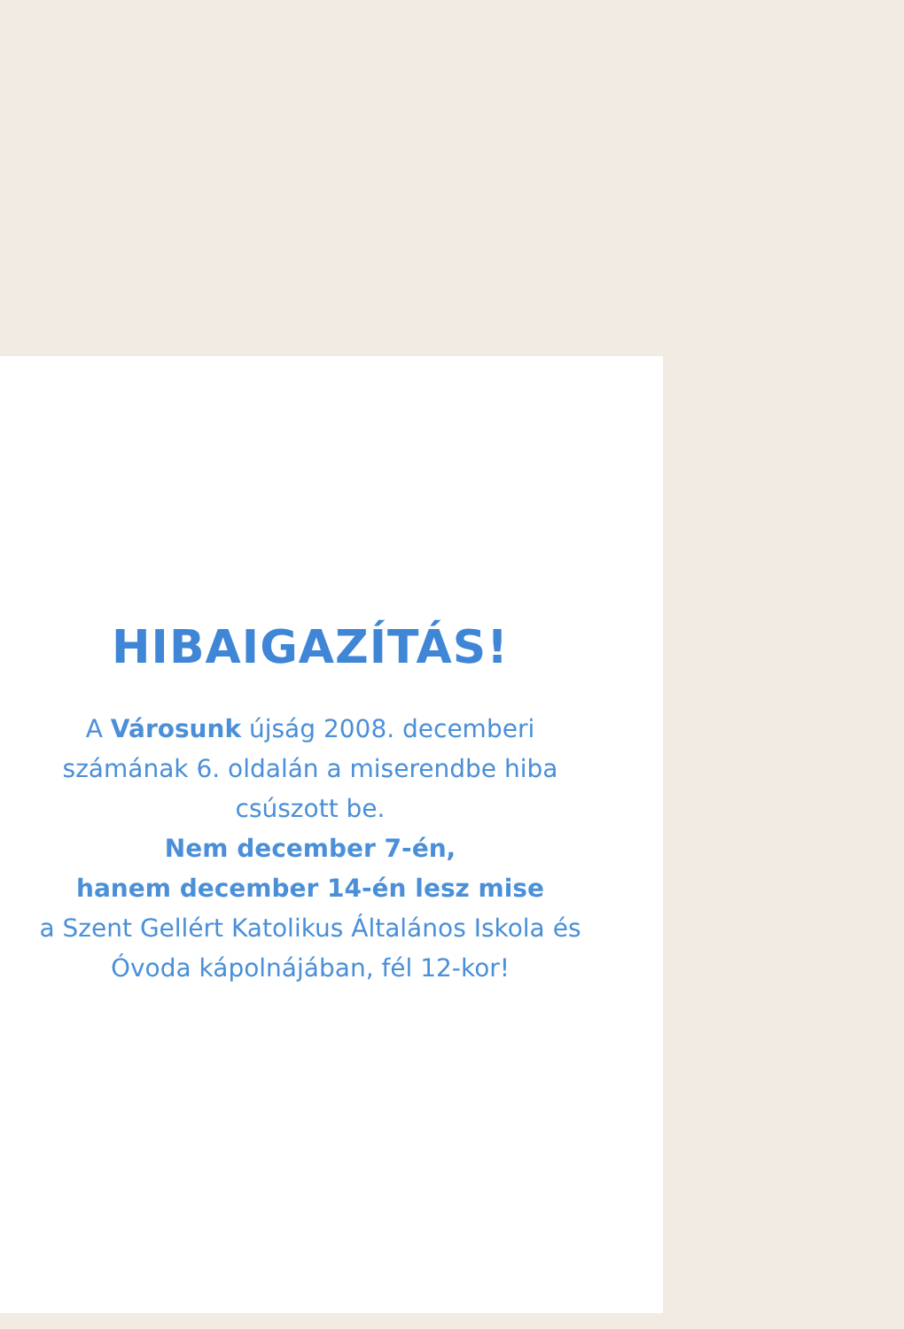HIBAIGAZÍTÁS!
A Városunk újság 2008. decemberi
számának 6. oldalán a miserendbe hiba
csúszott be.
Nem december 7-én,
hanem december 14-én lesz mise
a Szent Gellért Katolikus Általános Iskola és
Óvoda kápolnájában, fél 12-kor!